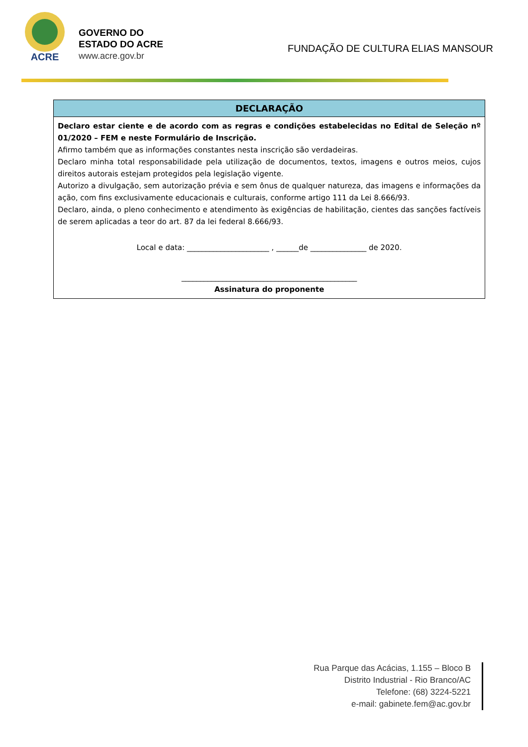ACRE
GOVERNO DO
ESTADO DO ACRE
www.acre.gov.br
FUNDAÇÃO DE CULTURA ELIAS MANSOUR
| DECLARAÇÃO |
| --- |
| Declaro estar ciente e de acordo com as regras e condições estabelecidas no Edital de Seleção nº 01/2020 – FEM e neste Formulário de Inscrição. Afirmo também que as informações constantes nesta inscrição são verdadeiras. Declaro minha total responsabilidade pela utilização de documentos, textos, imagens e outros meios, cujos direitos autorais estejam protegidos pela legislação vigente. Autorizo a divulgação, sem autorização prévia e sem ônus de qualquer natureza, das imagens e informações da ação, com fins exclusivamente educacionais e culturais, conforme artigo 111 da Lei 8.666/93. Declaro, ainda, o pleno conhecimento e atendimento às exigências de habilitação, cientes das sanções factíveis de serem aplicadas a teor do art. 87 da lei federal 8.666/93. Local e data: ______________________ , ______de _______________ de 2020. _______________________________________________ Assinatura do proponente |
Rua Parque das Acácias, 1.155 – Bloco B
Distrito Industrial - Rio Branco/AC
Telefone: (68) 3224-5221
e-mail: gabinete.fem@ac.gov.br